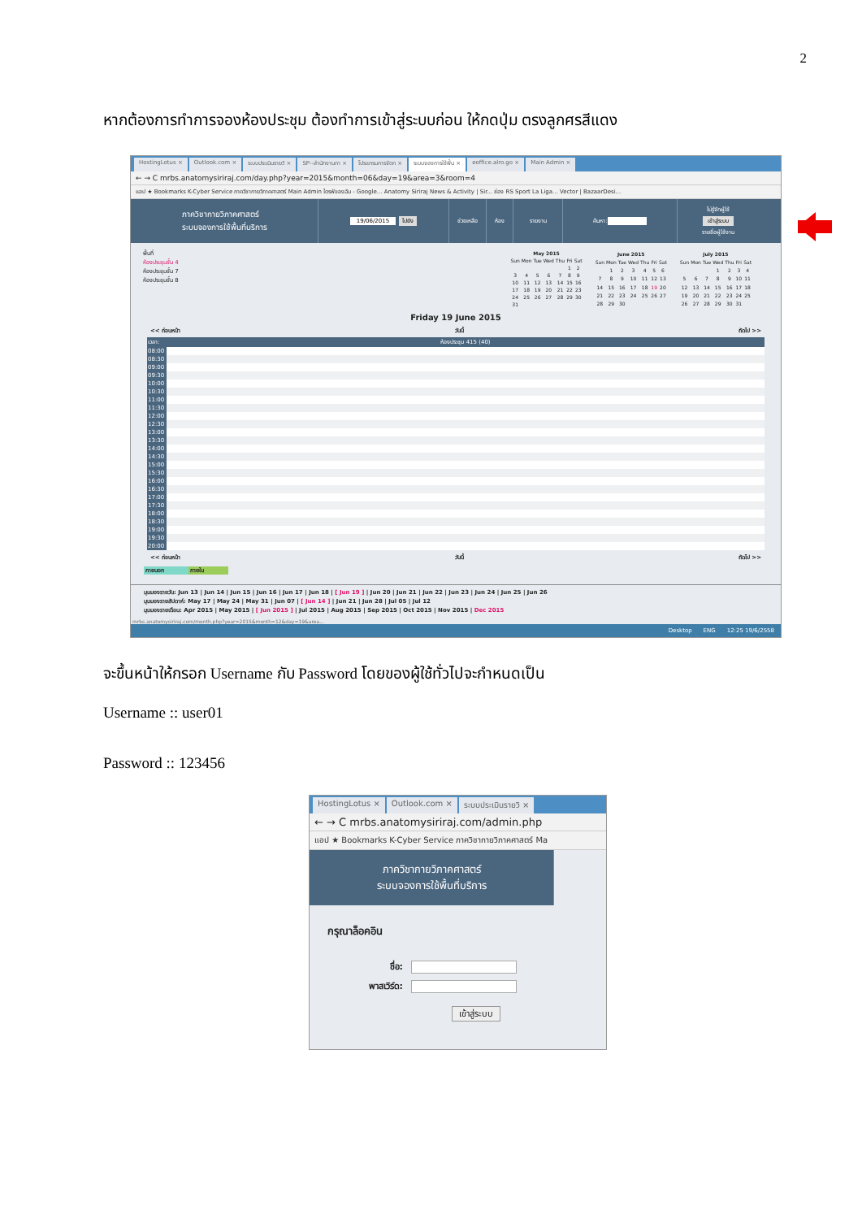2
หากต้องการทำการจองห้องประชุม ต้องทำการเข้าสู่ระบบก่อน ให้กดปุ่ม ตรงลูกศรสีแดง
HostingLotus × Outlook.com × ระบบประเมินรายวิ × SP--สำนักงานกา × โปรแกรมการจัดก × ระบบจองการใช้พื้น × eoffice.alro.go × Main Admin ×
← → C mrbs.anatomysiriraj.com/day.php?year=2015&month=06&day=19&area=3&room=4
แอป ★ Bookmarks K-Cyber Service ภาควิชากายวิภาคศาสตร์ Main Admin ไดรฟ์ของฉัน - Google... Anatomy Siriraj News & Activity | Sir... ช่อง RS Sport La Liga... Vector | BazaarDesi...
ภาควิชากายวิภาคศาสตร์
ระบบจองการใช้พื้นที่บริการ
19/06/2015 ไปยัง ช่วยเหลือ ห้อง รายงาน ค้นหา:
ไม่รู้จักผู้ใช้
เข้าสู่ระบบ
รายชื่อผู้ใช้งาน
พื้นที่
ห้องประชุมชั้น 4
ห้องประชุมชั้น 7
ห้องประชุมชั้น 8
| May 2015 | | | | | | |
| --- | --- | --- | --- | --- | --- | --- |
| Sun | Mon | Tue | Wed | Thu | Fri | Sat |
| | | | | | 1 | 2 |
| 3 | 4 | 5 | 6 | 7 | 8 | 9 |
| 10 | 11 | 12 | 13 | 14 | 15 | 16 |
| 17 | 18 | 19 | 20 | 21 | 22 | 23 |
| 24 | 25 | 26 | 27 | 28 | 29 | 30 |
| 31 | | | | | | |
| June 2015 | | | | | | |
| --- | --- | --- | --- | --- | --- | --- |
| Sun | Mon | Tue | Wed | Thu | Fri | Sat |
| | 1 | 2 | 3 | 4 | 5 | 6 |
| 7 | 8 | 9 | 10 | 11 | 12 | 13 |
| 14 | 15 | 16 | 17 | 18 | 19 | 20 |
| 21 | 22 | 23 | 24 | 25 | 26 | 27 |
| 28 | 29 | 30 | | | | |
| July 2015 | | | | | | |
| --- | --- | --- | --- | --- | --- | --- |
| Sun | Mon | Tue | Wed | Thu | Fri | Sat |
| | | | 1 | 2 | 3 | 4 |
| 5 | 6 | 7 | 8 | 9 | 10 | 11 |
| 12 | 13 | 14 | 15 | 16 | 17 | 18 |
| 19 | 20 | 21 | 22 | 23 | 24 | 25 |
| 26 | 27 | 28 | 29 | 30 | 31 | |
Friday 19 June 2015
<< ก่อนหน้า วันนี้ ถัดไป >>
| เวลา: | ห้องประชุม 415 (40) |
| 08:00 | |
| 08:30 | |
| 09:00 | |
| 09:30 | |
| 10:00 | |
| 10:30 | |
| 11:00 | |
| 11:30 | |
| 12:00 | |
| 12:30 | |
| 13:00 | |
| 13:30 | |
| 14:00 | |
| 14:30 | |
| 15:00 | |
| 15:30 | |
| 16:00 | |
| 16:30 | |
| 17:00 | |
| 17:30 | |
| 18:00 | |
| 18:30 | |
| 19:00 | |
| 19:30 | |
| 20:00 | |
<< ก่อนหน้า วันนี้ ถัดไป >>
ภายนอก ภายใน
มุมมองรายวัน: Jun 13 | Jun 14 | Jun 15 | Jun 16 | Jun 17 | Jun 18 | [ Jun 19 ] | Jun 20 | Jun 21 | Jun 22 | Jun 23 | Jun 24 | Jun 25 | Jun 26
มุมมองรายสัปดาห์: May 17 | May 24 | May 31 | Jun 07 | [ Jun 14 ] | Jun 21 | Jun 28 | Jul 05 | Jul 12
มุมมองรายเดือน: Apr 2015 | May 2015 | [ Jun 2015 ] | Jul 2015 | Aug 2015 | Sep 2015 | Oct 2015 | Nov 2015 | Dec 2015
mrbs.anatomysiriraj.com/month.php?year=2015&month=12&day=19&area...
Desktop ENG 12:25 19/6/2558
จะขึ้นหน้าให้กรอก Username กับ Password โดยของผู้ใช้ทั่วไปจะกำหนดเป็น
Username :: user01
Password :: 123456
HostingLotus × Outlook.com × ระบบประเมินรายวิ ×
← → C mrbs.anatomysiriraj.com/admin.php
แอป ★ Bookmarks K-Cyber Service ภาควิชากายวิภาคศาสตร์ Ma
ภาควิชากายวิภาคศาสตร์
ระบบจองการใช้พื้นที่บริการ
กรุณาล็อคอิน
ชื่อ:
พาสเวิร์ด:
เข้าสู่ระบบ